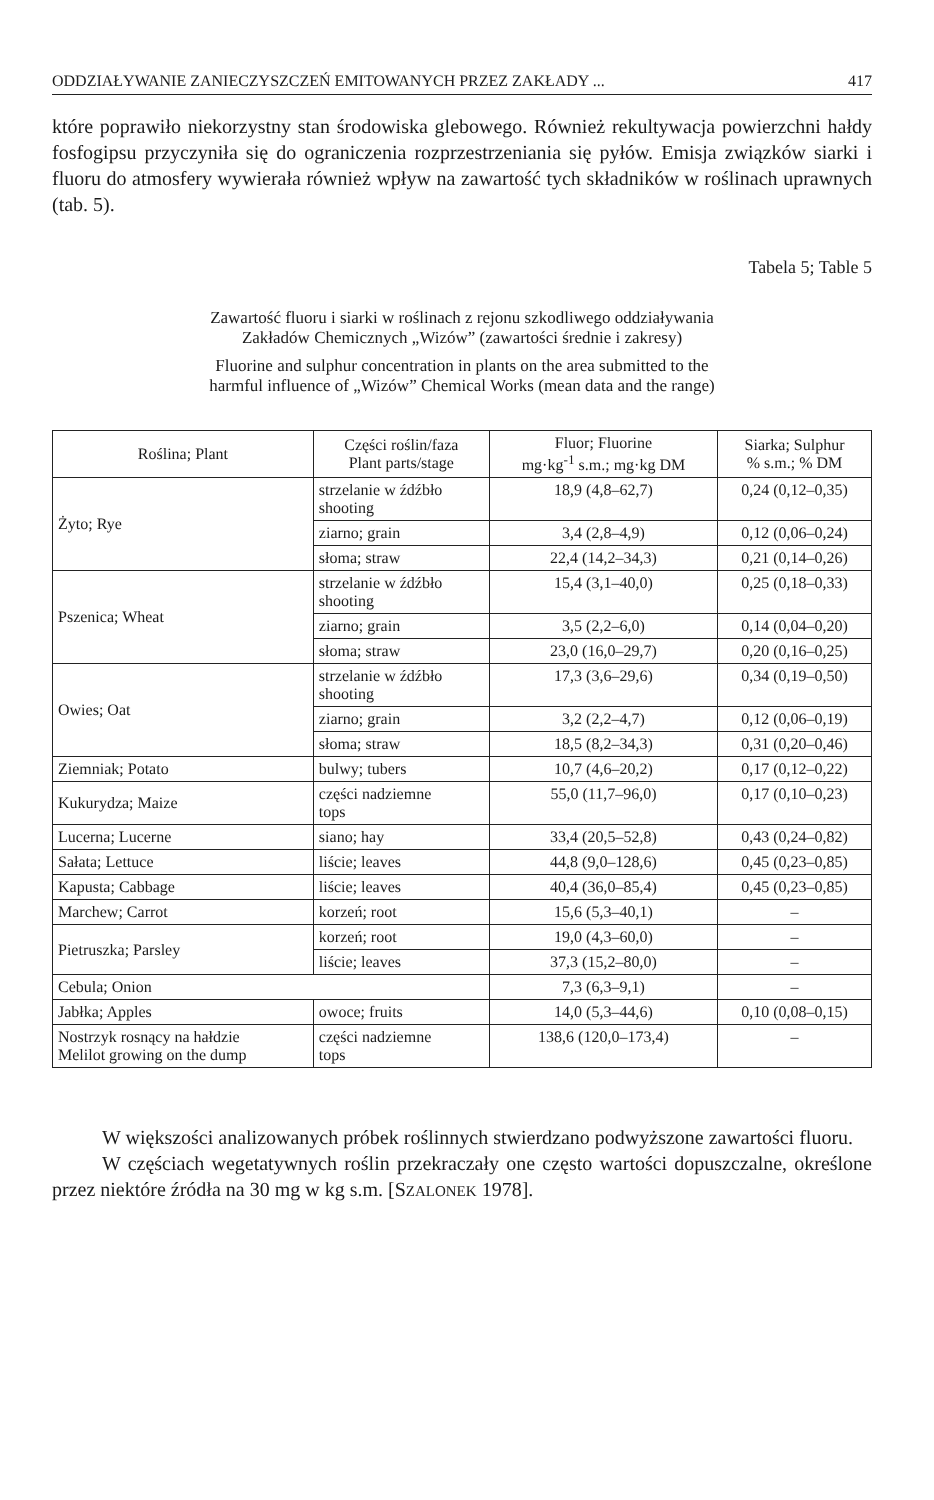ODDZIAŁYWANIE ZANIECZYSZCZEŃ EMITOWANYCH PRZEZ ZAKŁADY ... 417
które poprawiło niekorzystny stan środowiska glebowego. Również rekultywacja powierzchni hałdy fosfogipsu przyczyniła się do ograniczenia rozprzestrzeniania się pyłów. Emisja związków siarki i fluoru do atmosfery wywierała również wpływ na zawartość tych składników w roślinach uprawnych (tab. 5).
Tabela 5; Table 5
Zawartość fluoru i siarki w roślinach z rejonu szkodliwego oddziaływania
Zakładów Chemicznych „Wizów” (zawartości średnie i zakresy)
Fluorine and sulphur concentration in plants on the area submitted to the
harmful influence of „Wizów” Chemical Works (mean data and the range)
| Roślina; Plant | Części roślin/faza Plant parts/stage | Fluor; Fluorine mg·kg<sup>-1</sup> s.m.; mg·kg DM | Siarka; Sulphur % s.m.; % DM |
| --- | --- | --- | --- |
| Żyto; Rye | strzelanie w źdźbło shooting | 18,9 (4,8–62,7) | 0,24 (0,12–0,35) |
| | ziarno; grain | 3,4 (2,8–4,9) | 0,12 (0,06–0,24) |
| | słoma; straw | 22,4 (14,2–34,3) | 0,21 (0,14–0,26) |
| Pszenica; Wheat | strzelanie w źdźbło shooting | 15,4 (3,1–40,0) | 0,25 (0,18–0,33) |
| | ziarno; grain | 3,5 (2,2–6,0) | 0,14 (0,04–0,20) |
| | słoma; straw | 23,0 (16,0–29,7) | 0,20 (0,16–0,25) |
| Owies; Oat | strzelanie w źdźbło shooting | 17,3 (3,6–29,6) | 0,34 (0,19–0,50) |
| | ziarno; grain | 3,2 (2,2–4,7) | 0,12 (0,06–0,19) |
| | słoma; straw | 18,5 (8,2–34,3) | 0,31 (0,20–0,46) |
| Ziemniak; Potato | bulwy; tubers | 10,7 (4,6–20,2) | 0,17 (0,12–0,22) |
| Kukurydza; Maize | części nadziemne tops | 55,0 (11,7–96,0) | 0,17 (0,10–0,23) |
| Lucerna; Lucerne | siano; hay | 33,4 (20,5–52,8) | 0,43 (0,24–0,82) |
| Sałata; Lettuce | liście; leaves | 44,8 (9,0–128,6) | 0,45 (0,23–0,85) |
| Kapusta; Cabbage | liście; leaves | 40,4 (36,0–85,4) | 0,45 (0,23–0,85) |
| Marchew; Carrot | korzeń; root | 15,6 (5,3–40,1) | – |
| Pietruszka; Parsley | korzeń; root | 19,0 (4,3–60,0) | – |
| | liście; leaves | 37,3 (15,2–80,0) | – |
| Cebula; Onion | | 7,3 (6,3–9,1) | – |
| Jabłka; Apples | owoce; fruits | 14,0 (5,3–44,6) | 0,10 (0,08–0,15) |
| Nostrzyk rosnący na hałdzie Melilot growing on the dump | części nadziemne tops | 138,6 (120,0–173,4) | – |
W większości analizowanych próbek roślinnych stwierdzano podwyższone zawartości fluoru.
W częściach wegetatywnych roślin przekraczały one często wartości dopuszczalne, określone przez niektóre źródła na 30 mg w kg s.m. [SZALONEK 1978].